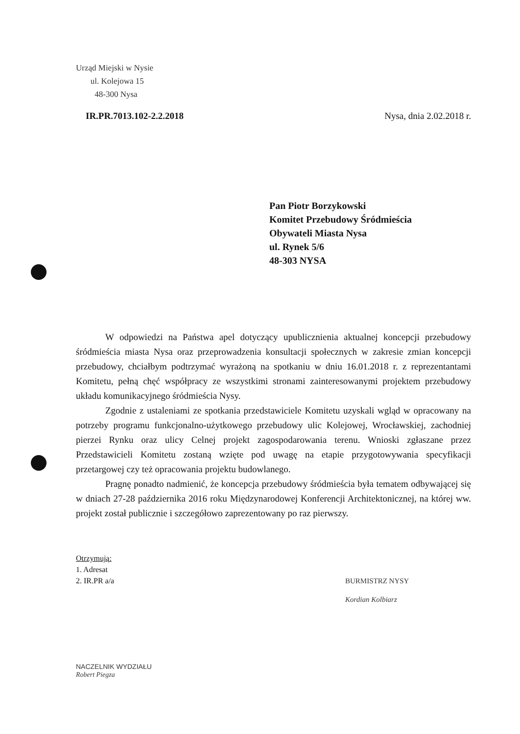Urząd Miejski w Nysie
ul. Kolejowa 15
48-300 Nysa
IR.PR.7013.102-2.2.2018 Nysa, dnia 2.02.2018 r.
Pan Piotr Borzykowski
Komitet Przebudowy Śródmieścia
Obywateli Miasta Nysa
ul. Rynek 5/6
48-303 NYSA
W odpowiedzi na Państwa apel dotyczący upublicznienia aktualnej koncepcji przebudowy śródmieścia miasta Nysa oraz przeprowadzenia konsultacji społecznych w zakresie zmian koncepcji przebudowy, chciałbym podtrzymać wyrażoną na spotkaniu w dniu 16.01.2018 r. z reprezentantami Komitetu, pełną chęć współpracy ze wszystkimi stronami zainteresowanymi projektem przebudowy układu komunikacyjnego śródmieścia Nysy.
Zgodnie z ustaleniami ze spotkania przedstawiciele Komitetu uzyskali wgląd w opracowany na potrzeby programu funkcjonalno-użytkowego przebudowy ulic Kolejowej, Wrocławskiej, zachodniej pierzei Rynku oraz ulicy Celnej projekt zagospodarowania terenu. Wnioski zgłaszane przez Przedstawicieli Komitetu zostaną wzięte pod uwagę na etapie przygotowywania specyfikacji przetargowej czy też opracowania projektu budowlanego.
Pragnę ponadto nadmienić, że koncepcja przebudowy śródmieścia była tematem odbywającej się w dniach 27-28 października 2016 roku Międzynarodowej Konferencji Architektonicznej, na której ww. projekt został publicznie i szczegółowo zaprezentowany po raz pierwszy.
Otrzymują:
1. Adresat
2. IR.PR a/a
BURMISTRZ NYSY
Kordian Kolbiarz
NACZELNIK WYDZIAŁU
Robert Piegza